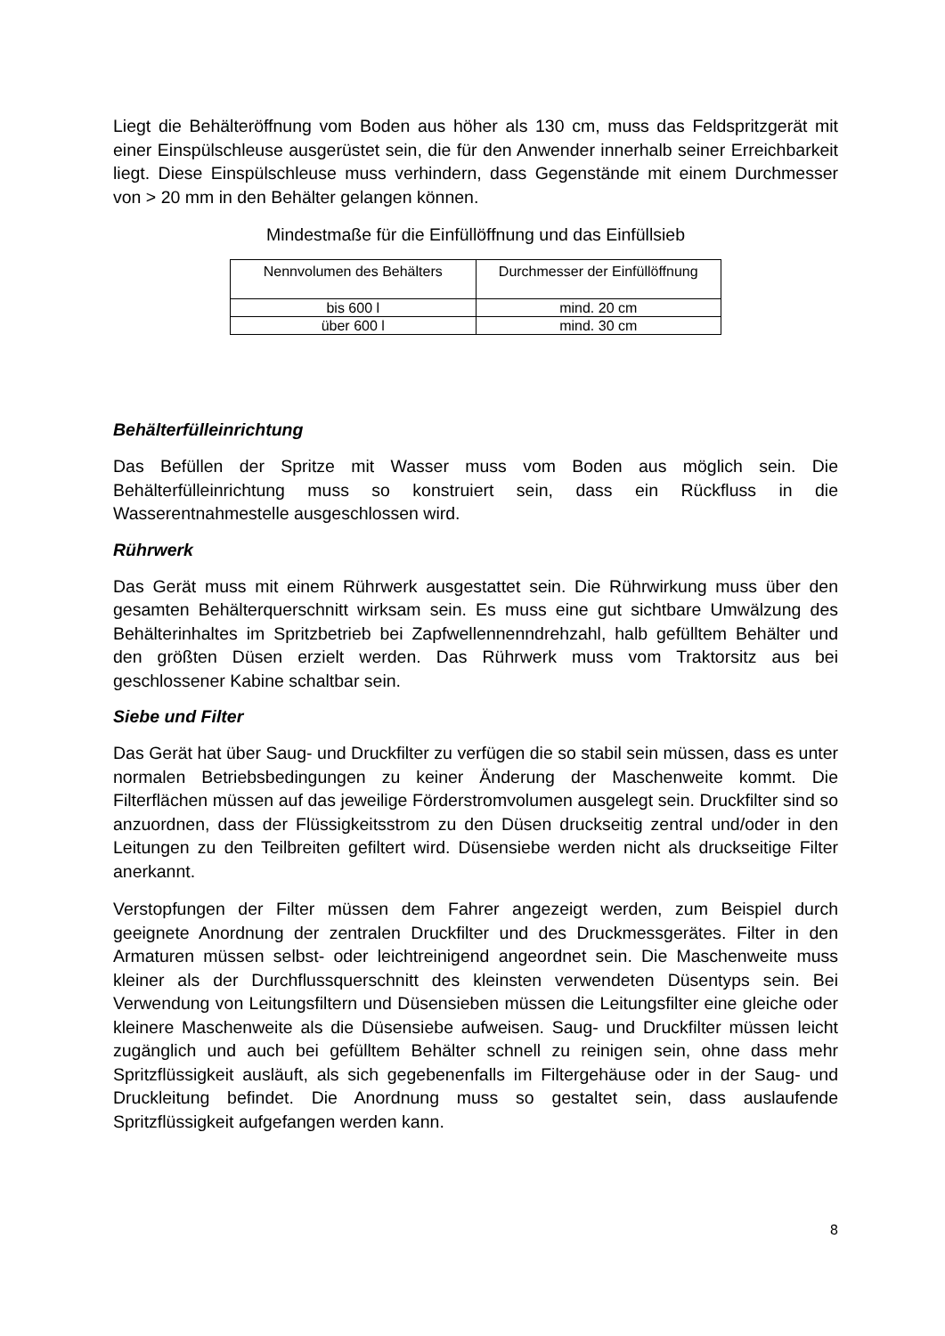Liegt die Behälteröffnung vom Boden aus höher als 130 cm, muss das Feldspritzgerät mit einer Einspülschleuse ausgerüstet sein, die für den Anwender innerhalb seiner Erreichbarkeit liegt. Diese Einspülschleuse muss verhindern, dass Gegenstände mit einem Durchmesser von > 20 mm in den Behälter gelangen können.
Mindestmaße für die Einfüllöffnung und das Einfüllsieb
| Nennvolumen des Behälters | Durchmesser der Einfüllöffnung |
| bis 600 l | mind. 20 cm |
| über 600 l | mind. 30 cm |
Behälterfülleinrichtung
Das Befüllen der Spritze mit Wasser muss vom Boden aus möglich sein. Die Behälterfülleinrichtung muss so konstruiert sein, dass ein Rückfluss in die Wasserentnahmestelle ausgeschlossen wird.
Rührwerk
Das Gerät muss mit einem Rührwerk ausgestattet sein. Die Rührwirkung muss über den gesamten Behälterquerschnitt wirksam sein. Es muss eine gut sichtbare Umwälzung des Behälterinhaltes im Spritzbetrieb bei Zapfwellennenndrehzahl, halb gefülltem Behälter und den größten Düsen erzielt werden. Das Rührwerk muss vom Traktorsitz aus bei geschlossener Kabine schaltbar sein.
Siebe und Filter
Das Gerät hat über Saug- und Druckfilter zu verfügen die so stabil sein müssen, dass es unter normalen Betriebsbedingungen zu keiner Änderung der Maschenweite kommt. Die Filterflächen müssen auf das jeweilige Förderstromvolumen ausgelegt sein. Druckfilter sind so anzuordnen, dass der Flüssigkeitsstrom zu den Düsen druckseitig zentral und/oder in den Leitungen zu den Teilbreiten gefiltert wird. Düsensiebe werden nicht als druckseitige Filter anerkannt.
Verstopfungen der Filter müssen dem Fahrer angezeigt werden, zum Beispiel durch geeignete Anordnung der zentralen Druckfilter und des Druckmessgerätes. Filter in den Armaturen müssen selbst- oder leichtreinigend angeordnet sein. Die Maschenweite muss kleiner als der Durchflussquerschnitt des kleinsten verwendeten Düsentyps sein. Bei Verwendung von Leitungsfiltern und Düsensieben müssen die Leitungsfilter eine gleiche oder kleinere Maschenweite als die Düsensiebe aufweisen. Saug- und Druckfilter müssen leicht zugänglich und auch bei gefülltem Behälter schnell zu reinigen sein, ohne dass mehr Spritzflüssigkeit ausläuft, als sich gegebenenfalls im Filtergehäuse oder in der Saug- und Druckleitung befindet. Die Anordnung muss so gestaltet sein, dass auslaufende Spritzflüssigkeit aufgefangen werden kann.
8